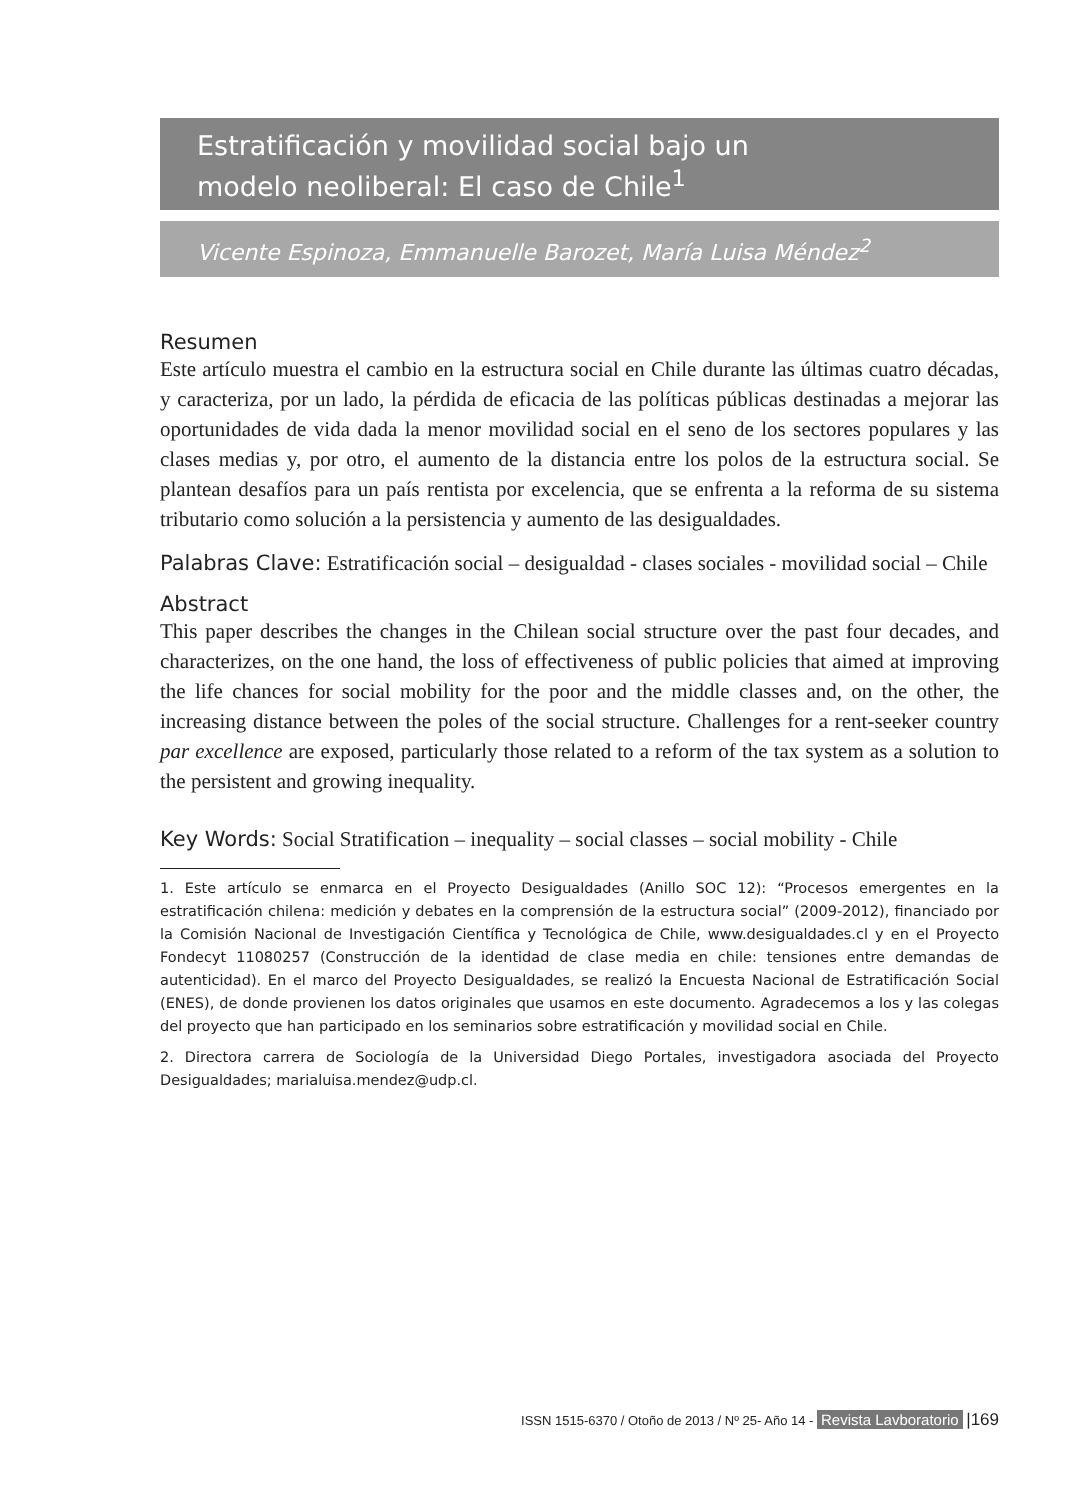Estratificación y movilidad social bajo un
modelo neoliberal: El caso de Chile<sup>1</sup>
Vicente Espinoza, Emmanuelle Barozet, María Luisa Méndez<sup>2</sup>
Resumen
Este artículo muestra el cambio en la estructura social en Chile durante las últimas cuatro décadas, y caracteriza, por un lado, la pérdida de eficacia de las políticas públicas destinadas a mejorar las oportunidades de vida dada la menor movilidad social en el seno de los sectores populares y las clases medias y, por otro, el aumento de la distancia entre los polos de la estructura social. Se plantean desafíos para un país rentista por excelencia, que se enfrenta a la reforma de su sistema tributario como solución a la persistencia y aumento de las desigualdades.
Palabras Clave: Estratificación social – desigualdad - clases sociales - movilidad social – Chile
Abstract
This paper describes the changes in the Chilean social structure over the past four decades, and characterizes, on the one hand, the loss of effectiveness of public policies that aimed at improving the life chances for social mobility for the poor and the middle classes and, on the other, the increasing distance between the poles of the social structure. Challenges for a rent-seeker country par excellence are exposed, particularly those related to a reform of the tax system as a solution to the persistent and growing inequality.
Key Words: Social Stratification – inequality – social classes – social mobility - Chile
1. Este artículo se enmarca en el Proyecto Desigualdades (Anillo SOC 12): “Procesos emergentes en la estratificación chilena: medición y debates en la comprensión de la estructura social” (2009-2012), financiado por la Comisión Nacional de Investigación Científica y Tecnológica de Chile, www.desigualdades.cl y en el Proyecto Fondecyt 11080257 (Construcción de la identidad de clase media en chile: tensiones entre demandas de autenticidad). En el marco del Proyecto Desigualdades, se realizó la Encuesta Nacional de Estratificación Social (ENES), de donde provienen los datos originales que usamos en este documento. Agradecemos a los y las colegas del proyecto que han participado en los seminarios sobre estratificación y movilidad social en Chile.
2. Directora carrera de Sociología de la Universidad Diego Portales, investigadora asociada del Proyecto Desigualdades; marialuisa.mendez@udp.cl.
ISSN 1515-6370 / Otoño de 2013 / Nº 25- Año 14 - Revista Lavboratorio |169